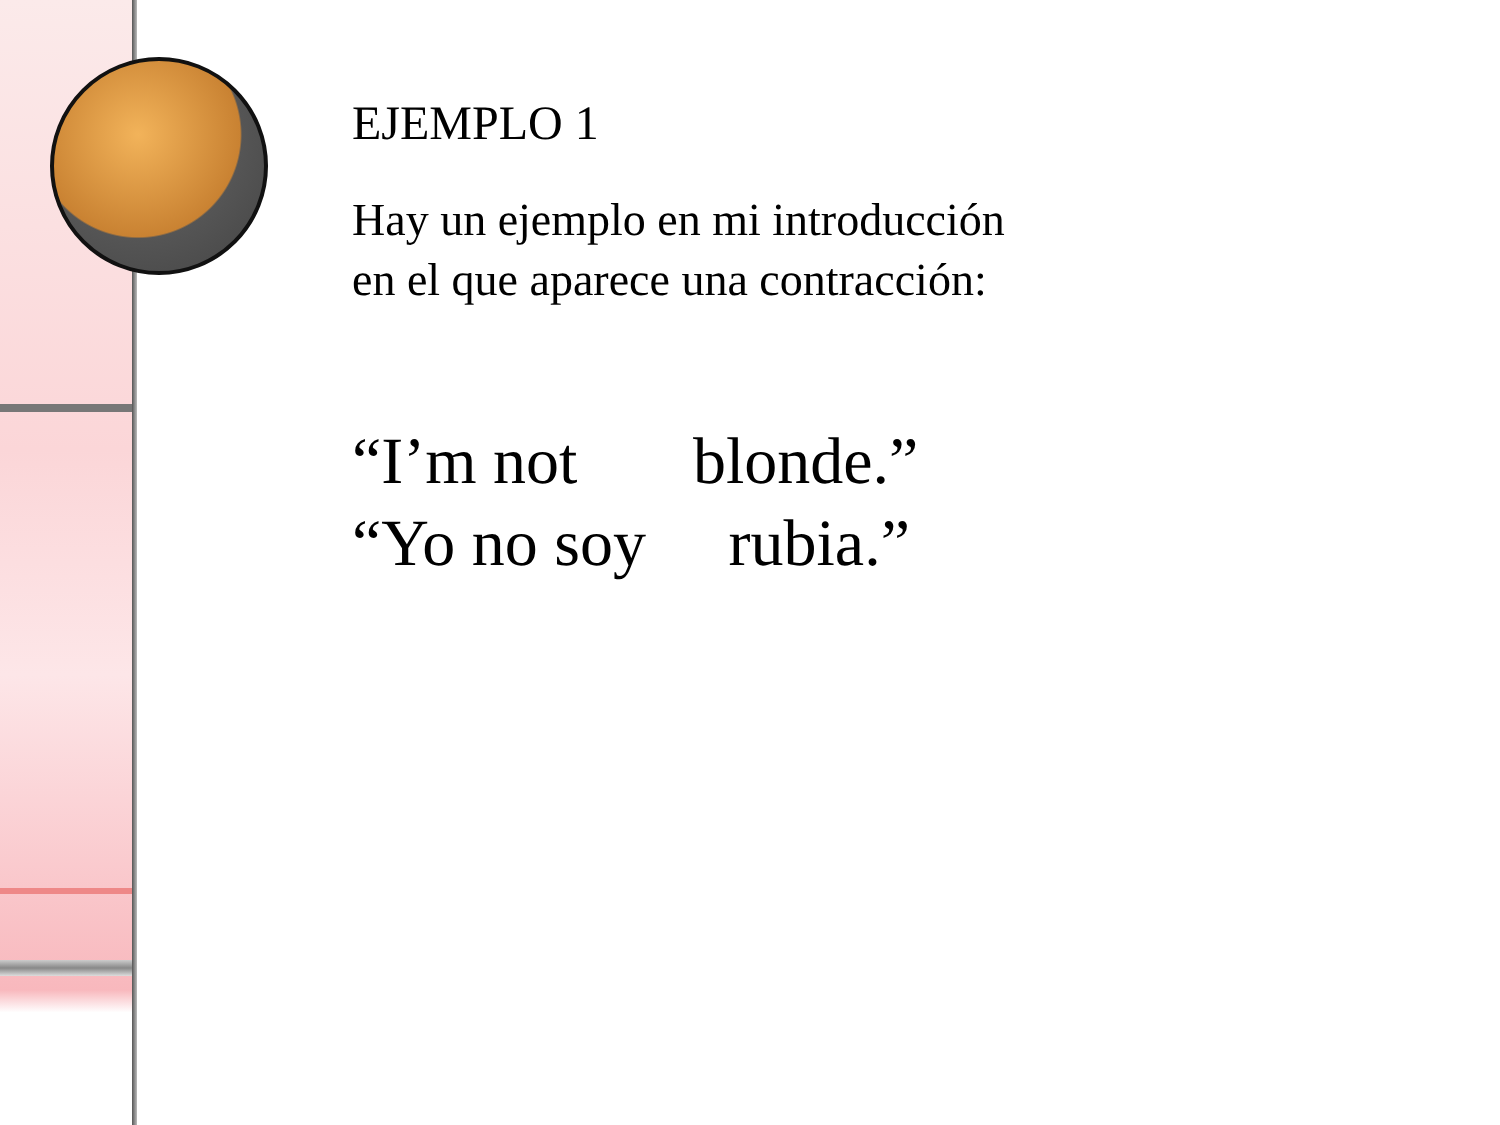EJEMPLO 1
Hay un ejemplo en mi introducción
en el que aparece una contracción:
“I’m not blonde.” “Yo no soy rubia.”